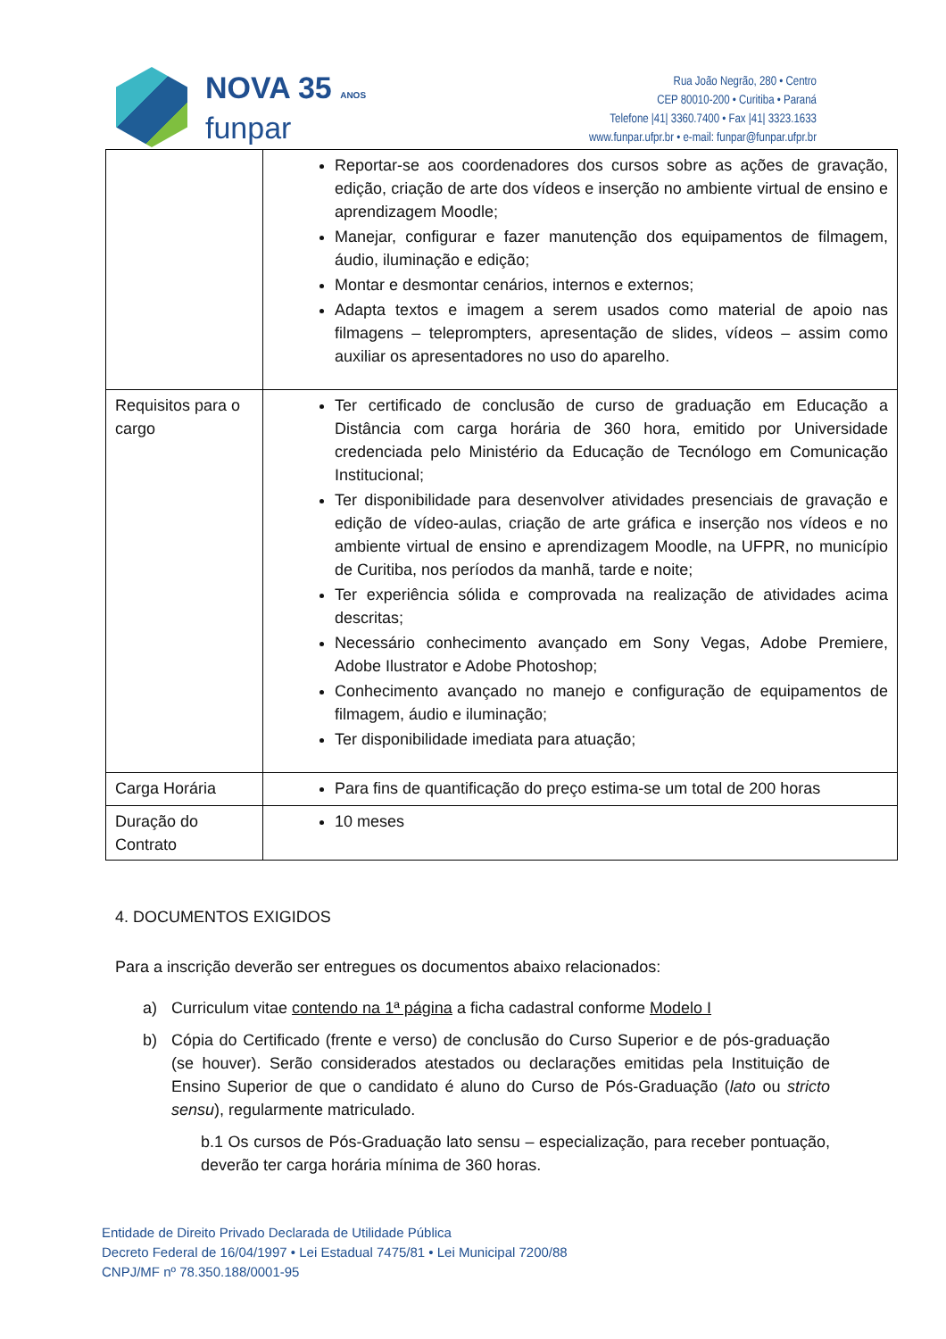NOVA 35 ANOS
funpar
Rua João Negrão, 280 • Centro
CEP 80010-200 • Curitiba • Paraná
Telefone |41| 3360.7400 • Fax |41| 3323.1633
www.funpar.ufpr.br • e-mail: funpar@funpar.ufpr.br
| | Reportar-se aos coordenadores dos cursos sobre as ações de gravação, edição, criação de arte dos vídeos e inserção no ambiente virtual de ensino e aprendizagem Moodle; Manejar, configurar e fazer manutenção dos equipamentos de filmagem, áudio, iluminação e edição; Montar e desmontar cenários, internos e externos; Adapta textos e imagem a serem usados como material de apoio nas filmagens – teleprompters, apresentação de slides, vídeos – assim como auxiliar os apresentadores no uso do aparelho. |
| Requisitos para o cargo | Ter certificado de conclusão de curso de graduação em Educação a Distância com carga horária de 360 hora, emitido por Universidade credenciada pelo Ministério da Educação de Tecnólogo em Comunicação Institucional; Ter disponibilidade para desenvolver atividades presenciais de gravação e edição de vídeo-aulas, criação de arte gráfica e inserção nos vídeos e no ambiente virtual de ensino e aprendizagem Moodle, na UFPR, no município de Curitiba, nos períodos da manhã, tarde e noite; Ter experiência sólida e comprovada na realização de atividades acima descritas; Necessário conhecimento avançado em Sony Vegas, Adobe Premiere, Adobe Ilustrator e Adobe Photoshop; Conhecimento avançado no manejo e configuração de equipamentos de filmagem, áudio e iluminação; Ter disponibilidade imediata para atuação; |
| Carga Horária | Para fins de quantificação do preço estima-se um total de 200 horas |
| Duração do Contrato | 10 meses |
4. DOCUMENTOS EXIGIDOS
Para a inscrição deverão ser entregues os documentos abaixo relacionados:
a) Curriculum vitae contendo na 1ª página a ficha cadastral conforme Modelo I
b) Cópia do Certificado (frente e verso) de conclusão do Curso Superior e de pós-graduação (se houver). Serão considerados atestados ou declarações emitidas pela Instituição de Ensino Superior de que o candidato é aluno do Curso de Pós-Graduação (lato ou stricto sensu), regularmente matriculado.
b.1 Os cursos de Pós-Graduação lato sensu – especialização, para receber pontuação, deverão ter carga horária mínima de 360 horas.
Entidade de Direito Privado Declarada de Utilidade Pública
Decreto Federal de 16/04/1997 • Lei Estadual 7475/81 • Lei Municipal 7200/88
CNPJ/MF nº 78.350.188/0001-95